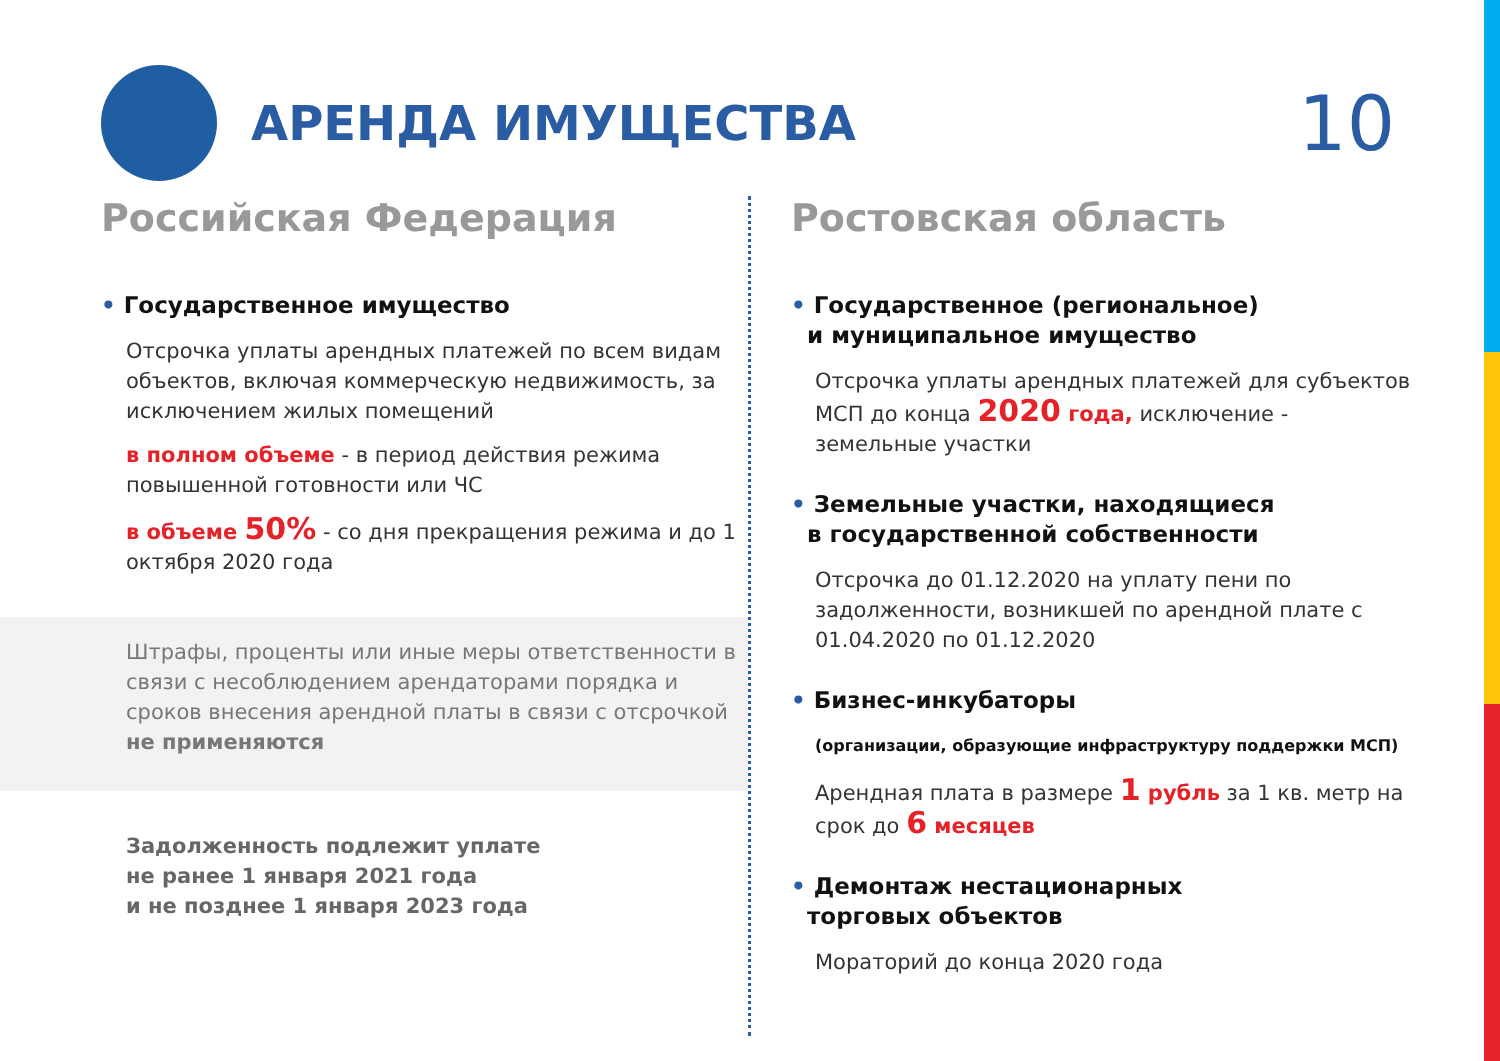АРЕНДА ИМУЩЕСТВА
10
Российская Федерация
• Государственное имущество
Отсрочка уплаты арендных платежей по всем видам объектов, включая коммерческую недвижимость, за исключением жилых помещений
в полном объеме - в период действия режима повышенной готовности или ЧС
в объеме 50% - со дня прекращения режима и до 1 октября 2020 года
Штрафы, проценты или иные меры ответственности в связи с несоблюдением арендаторами порядка и сроков внесения арендной платы в связи с отсрочкой
не применяются
Задолженность подлежит уплате
не ранее 1 января 2021 года
и не позднее 1 января 2023 года
Ростовская область
• Государственное (региональное)
и муниципальное имущество
Отсрочка уплаты арендных платежей для субъектов МСП до конца 2020 года, исключение - земельные участки
• Земельные участки, находящиеся
в государственной собственности
Отсрочка до 01.12.2020 на уплату пени по задолженности, возникшей по арендной плате с 01.04.2020 по 01.12.2020
• Бизнес-инкубаторы
(организации, образующие инфраструктуру поддержки МСП)
Арендная плата в размере 1 рубль за 1 кв. метр на срок до 6 месяцев
• Демонтаж нестационарных
торговых объектов
Мораторий до конца 2020 года